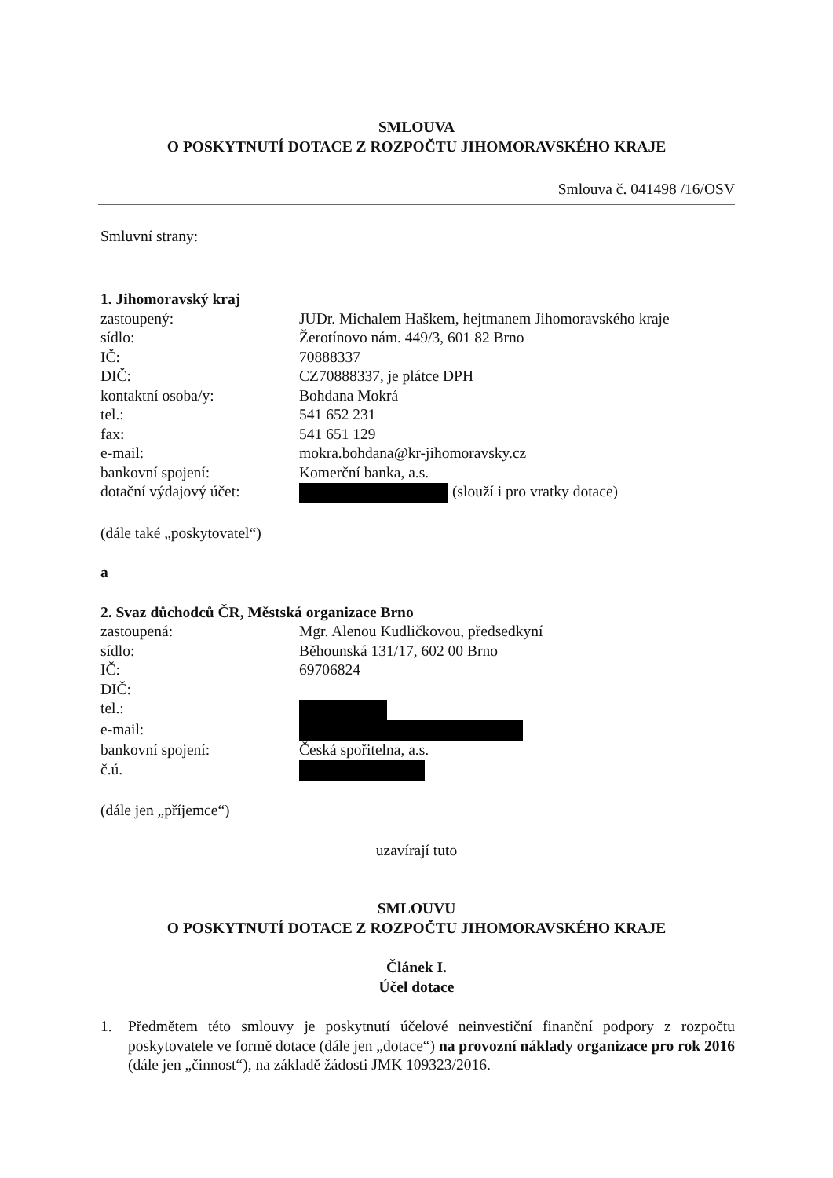SMLOUVA
O POSKYTNUTÍ DOTACE Z ROZPOČTU JIHOMORAVSKÉHO KRAJE
Smlouva č. 041498 /16/OSV
Smluvní strany:
1. Jihomoravský kraj
zastoupený: JUDr. Michalem Haškem, hejtmanem Jihomoravského kraje
sídlo: Žerotínovo nám. 449/3, 601 82 Brno
IČ: 70888337
DIČ: CZ70888337, je plátce DPH
kontaktní osoba/y: Bohdana Mokrá
tel.: 541 652 231
fax: 541 651 129
e-mail: mokra.bohdana@kr-jihomoravsky.cz
bankovní spojení: Komerční banka, a.s.
dotační výdajový účet: (slouží i pro vratky dotace)
(dále také „poskytovatel“)
a
2. Svaz důchodců ČR, Městská organizace Brno
zastoupená: Mgr. Alenou Kudličkovou, předsedkyní
sídlo: Běhounská 131/17, 602 00 Brno
IČ: 69706824
DIČ:
tel.:
e-mail:
bankovní spojení: Česká spořitelna, a.s.
č.ú.
(dále jen „příjemce“)
uzavírají tuto
SMLOUVU
O POSKYTNUTÍ DOTACE Z ROZPOČTU JIHOMORAVSKÉHO KRAJE
Článek I.
Účel dotace
1. Předmětem této smlouvy je poskytnutí účelové neinvestiční finanční podpory z rozpočtu poskytovatele ve formě dotace (dále jen „dotace“) na provozní náklady organizace pro rok 2016 (dále jen „činnost“), na základě žádosti JMK 109323/2016.